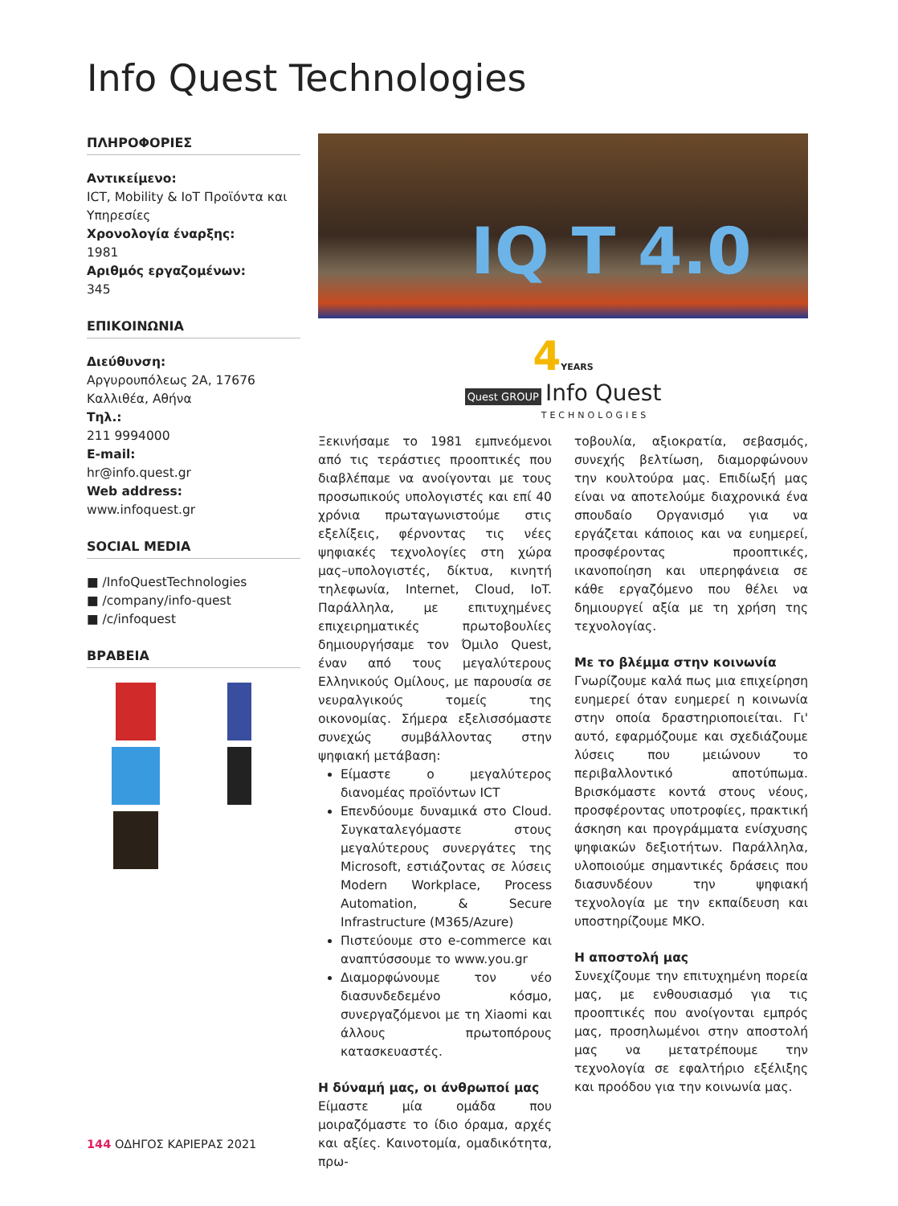Info Quest Technologies
ΠΛΗΡΟΦΟΡΙΕΣ
Αντικείμενο:
ICT, Mobility & IoT Προϊόντα και Υπηρεσίες
Χρονολογία έναρξης:
1981
Αριθμός εργαζομένων:
345
ΕΠΙΚΟΙΝΩΝΙΑ
Διεύθυνση:
Αργυρουπόλεως 2Α, 17676 Καλλιθέα, Αθήνα
Τηλ.:
211 9994000
E-mail:
hr@info.quest.gr
Web address:
www.infoquest.gr
SOCIAL MEDIA
■ /InfoQuestTechnologies
■ /company/info-quest
■ /c/infoquest
ΒΡΑΒΕΙΑ
IQ T 4.0
4YEARS
Quest GROUP Info Quest
TECHNOLOGIES
Ξεκινήσαμε το 1981 εμπνεόμενοι από τις τεράστιες προοπτικές που διαβλέπαμε να ανοίγονται με τους προσωπικούς υπολογιστές και επί 40 χρόνια πρωταγωνιστούμε στις εξελίξεις, φέρνοντας τις νέες ψηφιακές τεχνολογίες στη χώρα μας–υπολογιστές, δίκτυα, κινητή τηλεφωνία, Internet, Cloud, IoT. Παράλληλα, με επιτυχημένες επιχειρηματικές πρωτοβουλίες δημιουργήσαμε τον Όμιλο Quest, έναν από τους μεγαλύτερους Ελληνικούς Ομίλους, με παρουσία σε νευραλγικούς τομείς της οικονομίας. Σήμερα εξελισσόμαστε συνεχώς συμβάλλοντας στην ψηφιακή μετάβαση:
Είμαστε ο μεγαλύτερος διανομέας προϊόντων ICT
Επενδύουμε δυναμικά στο Cloud. Συγκαταλεγόμαστε στους μεγαλύτερους συνεργάτες της Microsoft, εστιάζοντας σε λύσεις Modern Workplace, Process Automation, & Secure Infrastructure (M365/Azure)
Πιστεύουμε στο e-commerce και αναπτύσσουμε το www.you.gr
Διαμορφώνουμε τον νέο διασυνδεδεμένο κόσμο, συνεργαζόμενοι με τη Xiaomi και άλλους πρωτοπόρους κατασκευαστές.
Η δύναμή μας, οι άνθρωποί μας
Είμαστε μία ομάδα που μοιραζόμαστε το ίδιο όραμα, αρχές και αξίες. Καινοτομία, ομαδικότητα, πρω-
τοβουλία, αξιοκρατία, σεβασμός, συνεχής βελτίωση, διαμορφώνουν την κουλτούρα μας. Επιδίωξή μας είναι να αποτελούμε διαχρονικά ένα σπουδαίο Οργανισμό για να εργάζεται κάποιος και να ευημερεί, προσφέροντας προοπτικές, ικανοποίηση και υπερηφάνεια σε κάθε εργαζόμενο που θέλει να δημιουργεί αξία με τη χρήση της τεχνολογίας.
Με το βλέμμα στην κοινωνία
Γνωρίζουμε καλά πως μια επιχείρηση ευημερεί όταν ευημερεί η κοινωνία στην οποία δραστηριοποιείται. Γι' αυτό, εφαρμόζουμε και σχεδιάζουμε λύσεις που μειώνουν το περιβαλλοντικό αποτύπωμα. Βρισκόμαστε κοντά στους νέους, προσφέροντας υποτροφίες, πρακτική άσκηση και προγράμματα ενίσχυσης ψηφιακών δεξιοτήτων. Παράλληλα, υλοποιούμε σημαντικές δράσεις που διασυνδέουν την ψηφιακή τεχνολογία με την εκπαίδευση και υποστηρίζουμε ΜΚΟ.
Η αποστολή μας
Συνεχίζουμε την επιτυχημένη πορεία μας, με ενθουσιασμό για τις προοπτικές που ανοίγονται εμπρός μας, προσηλωμένοι στην αποστολή μας να μετατρέπουμε την τεχνολογία σε εφαλτήριο εξέλιξης και προόδου για την κοινωνία μας.
144 ΟΔΗΓΟΣ ΚΑΡΙΕΡΑΣ 2021